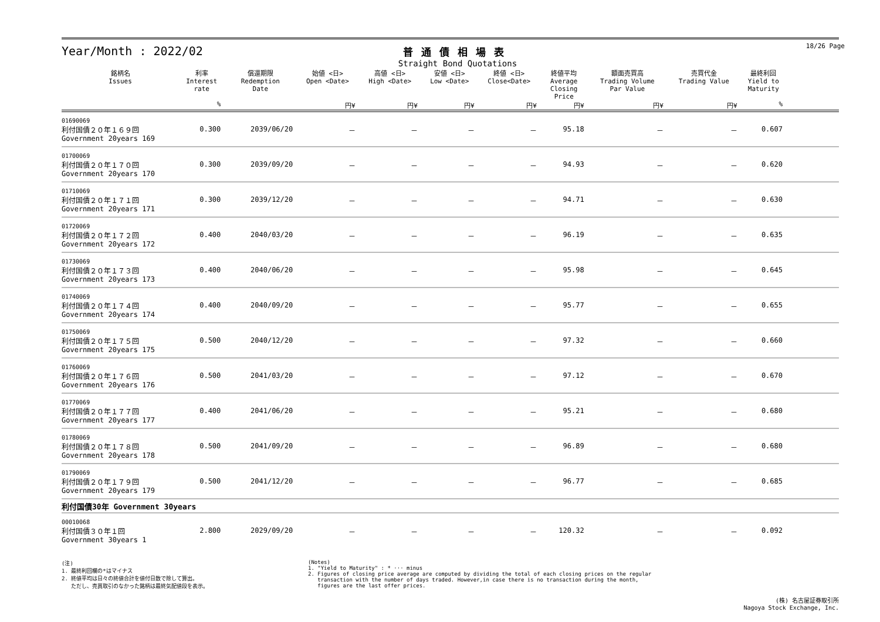18/26 Page
Year/Month : 2022/02
普通債相場表
Straight Bond Quotations
| 銘柄名 Issues | 利率 Interest rate | 償還期限 Redemption Date | 始値 <日> Open <Date> | 高値 <日> High <Date> | 安値 <日> Low <Date> | 終値 <日> Close<Date> | 終値平均 Average Closing Price | 額面売買高 Trading Volume Par Value | 売買代金 Trading Value | 最終利回 Yield to Maturity | |
| --- | --- | --- | --- | --- | --- | --- | --- | --- | --- | --- | --- |
| | % | | 円¥ | 円¥ | 円¥ | 円¥ | 円¥ | 円¥ | 円¥ | % | |
| 01690069 利付国債２０年１６９回 Government 20years 169 | 0.300 | 2039/06/20 | － | － | － | － | 95.18 | － | － | 0.607 | |
| 01700069 利付国債２０年１７０回 Government 20years 170 | 0.300 | 2039/09/20 | － | － | － | － | 94.93 | － | － | 0.620 | |
| 01710069 利付国債２０年１７１回 Government 20years 171 | 0.300 | 2039/12/20 | － | － | － | － | 94.71 | － | － | 0.630 | |
| 01720069 利付国債２０年１７２回 Government 20years 172 | 0.400 | 2040/03/20 | － | － | － | － | 96.19 | － | － | 0.635 | |
| 01730069 利付国債２０年１７３回 Government 20years 173 | 0.400 | 2040/06/20 | － | － | － | － | 95.98 | － | － | 0.645 | |
| 01740069 利付国債２０年１７４回 Government 20years 174 | 0.400 | 2040/09/20 | － | － | － | － | 95.77 | － | － | 0.655 | |
| 01750069 利付国債２０年１７５回 Government 20years 175 | 0.500 | 2040/12/20 | － | － | － | － | 97.32 | － | － | 0.660 | |
| 01760069 利付国債２０年１７６回 Government 20years 176 | 0.500 | 2041/03/20 | － | － | － | － | 97.12 | － | － | 0.670 | |
| 01770069 利付国債２０年１７７回 Government 20years 177 | 0.400 | 2041/06/20 | － | － | － | － | 95.21 | － | － | 0.680 | |
| 01780069 利付国債２０年１７８回 Government 20years 178 | 0.500 | 2041/09/20 | － | － | － | － | 96.89 | － | － | 0.680 | |
| 01790069 利付国債２０年１７９回 Government 20years 179 | 0.500 | 2041/12/20 | － | － | － | － | 96.77 | － | － | 0.685 | |
| 利付国債30年 Government 30years | | | | | | | | | | | |
| 00010068 利付国債３０年１回 Government 30years 1 | 2.800 | 2029/09/20 | － | － | － | － | 120.32 | － | － | 0.092 | |
(注)
1. 最終利回欄の*はマイナス
2. 終値平均は日々の終値合計を値付日数で除して算出。
ただし、売買取引のなかった銘柄は最終気配値段を表示。
(Notes)
1. "Yield to Maturity" : * ··· minus
2. Figures of closing price average are computed by dividing the total of each closing prices on the regular
transaction with the number of days traded. However,in case there is no transaction during the month,
figures are the last offer prices.
(株) 名古屋証券取引所
Nagoya Stock Exchange, Inc.